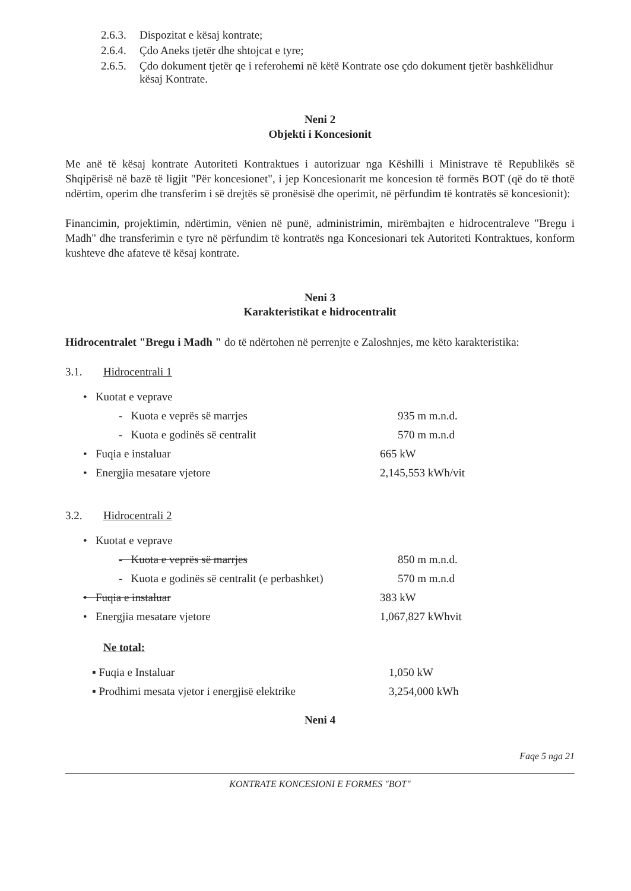2.6.3. Dispozitat e kësaj kontrate;
2.6.4. Çdo Aneks tjetër dhe shtojcat e tyre;
2.6.5. Çdo dokument tjetër qe i referohemi në këtë Kontrate ose çdo dokument tjetër bashkëlidhur kësaj Kontrate.
Neni 2
Objekti i Koncesionit
Me anë të kësaj kontrate Autoriteti Kontraktues i autorizuar nga Këshilli i Ministrave të Republikës së Shqipërisë në bazë të ligjit "Për koncesionet", i jep Koncesionarit me koncesion të formës BOT (që do të thotë ndërtim, operim dhe transferim i së drejtës së pronësisë dhe operimit, në përfundim të kontratës së koncesionit):
Financimin, projektimin, ndërtimin, vënien në punë, administrimin, mirëmbajten e hidrocentraleve "Bregu i Madh" dhe transferimin e tyre në përfundim të kontratës nga Koncesionari tek Autoriteti Kontraktues, konform kushteve dhe afateve të kësaj kontrate.
Neni 3
Karakteristikat e hidrocentralit
Hidrocentralet "Bregu i Madh " do të ndërtohen në perrenjte e Zaloshnjes, me këto karakteristika:
3.1. Hidrocentrali 1
• Kuotat e veprave
- Kuota e veprës së marrjes 935 m m.n.d.
- Kuota e godinës së centralit 570 m m.n.d
• Fuqia e instaluar 665 kW
• Energjia mesatare vjetore 2,145,553 kWh/vit
3.2. Hidrocentrali 2
• Kuotat e veprave
- Kuota e veprës së marrjes 850 m m.n.d.
- Kuota e godinës së centralit (e perbashket) 570 m m.n.d
• Fuqia e instaluar 383 kW
• Energjia mesatare vjetore 1,067,827 kWhvit
Ne total:
▪ Fuqia e Instaluar 1,050 kW
▪ Prodhimi mesata vjetor i energjisë elektrike 3,254,000 kWh
Neni 4
Faqe 5 nga 21
KONTRATE KONCESIONI E FORMES "BOT"